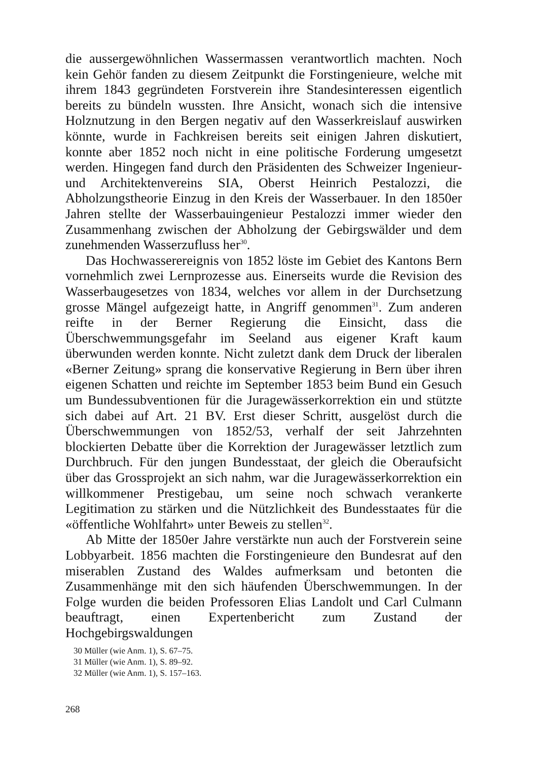die aussergewöhnlichen Wassermassen verantwortlich machten. Noch kein Gehör fanden zu diesem Zeitpunkt die Forstingenieure, welche mit ihrem 1843 gegründeten Forstverein ihre Standesinteressen eigentlich bereits zu bündeln wussten. Ihre Ansicht, wonach sich die intensive Holznutzung in den Bergen negativ auf den Wasserkreislauf auswirken könnte, wurde in Fachkreisen bereits seit einigen Jahren diskutiert, konnte aber 1852 noch nicht in eine politische Forderung umgesetzt werden. Hingegen fand durch den Präsidenten des Schweizer Ingenieur- und Architektenvereins SIA, Oberst Heinrich Pestalozzi, die Abholzungstheorie Einzug in den Kreis der Wasserbauer. In den 1850er Jahren stellte der Wasserbauingenieur Pestalozzi immer wieder den Zusammenhang zwischen der Abholzung der Gebirgswälder und dem zunehmenden Wasserzufluss her<sup>30</sup>.
Das Hochwasserereignis von 1852 löste im Gebiet des Kantons Bern vornehmlich zwei Lernprozesse aus. Einerseits wurde die Revision des Wasserbaugesetzes von 1834, welches vor allem in der Durchsetzung grosse Mängel aufgezeigt hatte, in Angriff genommen<sup>31</sup>. Zum anderen reifte in der Berner Regierung die Einsicht, dass die Überschwemmungsgefahr im Seeland aus eigener Kraft kaum überwunden werden konnte. Nicht zuletzt dank dem Druck der liberalen «Berner Zeitung» sprang die konservative Regierung in Bern über ihren eigenen Schatten und reichte im September 1853 beim Bund ein Gesuch um Bundessubventionen für die Juragewässerkorrektion ein und stützte sich dabei auf Art. 21 BV. Erst dieser Schritt, ausgelöst durch die Überschwemmungen von 1852/53, verhalf der seit Jahrzehnten blockierten Debatte über die Korrektion der Juragewässer letztlich zum Durchbruch. Für den jungen Bundesstaat, der gleich die Oberaufsicht über das Grossprojekt an sich nahm, war die Juragewässerkorrektion ein willkommener Prestigebau, um seine noch schwach verankerte Legitimation zu stärken und die Nützlichkeit des Bundesstaates für die «öffentliche Wohlfahrt» unter Beweis zu stellen<sup>32</sup>.
Ab Mitte der 1850er Jahre verstärkte nun auch der Forstverein seine Lobbyarbeit. 1856 machten die Forstingenieure den Bundesrat auf den miserablen Zustand des Waldes aufmerksam und betonten die Zusammenhänge mit den sich häufenden Überschwemmungen. In der Folge wurden die beiden Professoren Elias Landolt und Carl Culmann beauftragt, einen Expertenbericht zum Zustand der Hochgebirgswaldungen
30 Müller (wie Anm. 1), S. 67–75.
31 Müller (wie Anm. 1), S. 89–92.
32 Müller (wie Anm. 1), S. 157–163.
268